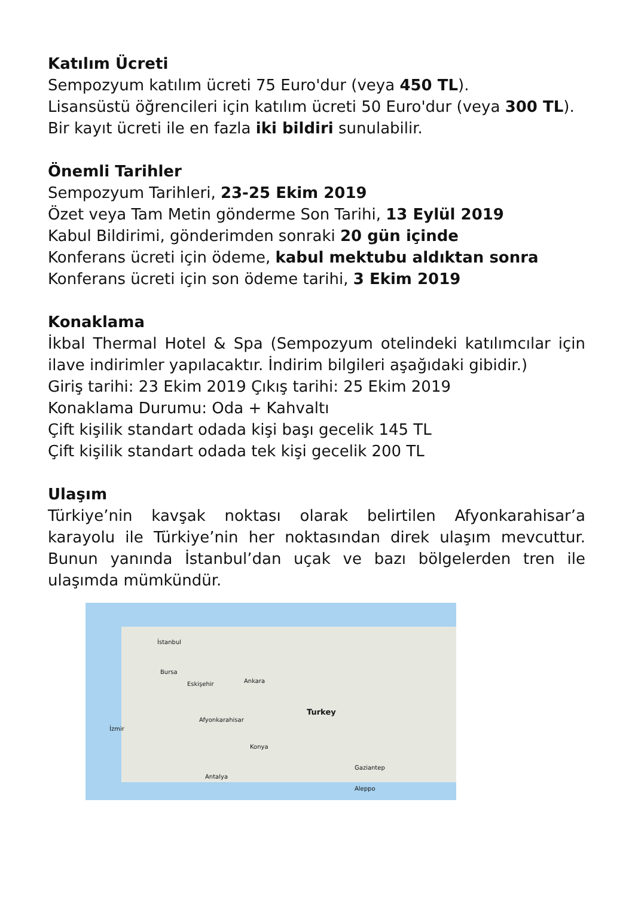Katılım Ücreti
Sempozyum katılım ücreti 75 Euro'dur (veya 450 TL).
Lisansüstü öğrencileri için katılım ücreti 50 Euro'dur (veya 300 TL).
Bir kayıt ücreti ile en fazla iki bildiri sunulabilir.
Önemli Tarihler
Sempozyum Tarihleri, 23-25 Ekim 2019
Özet veya Tam Metin gönderme Son Tarihi, 13 Eylül 2019
Kabul Bildirimi, gönderimden sonraki 20 gün içinde
Konferans ücreti için ödeme, kabul mektubu aldıktan sonra
Konferans ücreti için son ödeme tarihi, 3 Ekim 2019
Konaklama
İkbal Thermal Hotel & Spa (Sempozyum otelindeki katılımcılar için ilave indirimler yapılacaktır. İndirim bilgileri aşağıdaki gibidir.)
Giriş tarihi: 23 Ekim 2019 Çıkış tarihi: 25 Ekim 2019
Konaklama Durumu: Oda + Kahvaltı
Çift kişilik standart odada kişi başı gecelik 145 TL
Çift kişilik standart odada tek kişi gecelik 200 TL
Ulaşım
Türkiye’nin kavşak noktası olarak belirtilen Afyonkarahisar’a karayolu ile Türkiye’nin her noktasından direk ulaşım mevcuttur. Bunun yanında İstanbul’dan uçak ve bazı bölgelerden tren ile ulaşımda mümkündür.
İstanbul
Bursa
Eskişehir Ankara
Afyonkarahisar
Turkey
İzmir
Konya
Antalya
Gaziantep
Aleppo